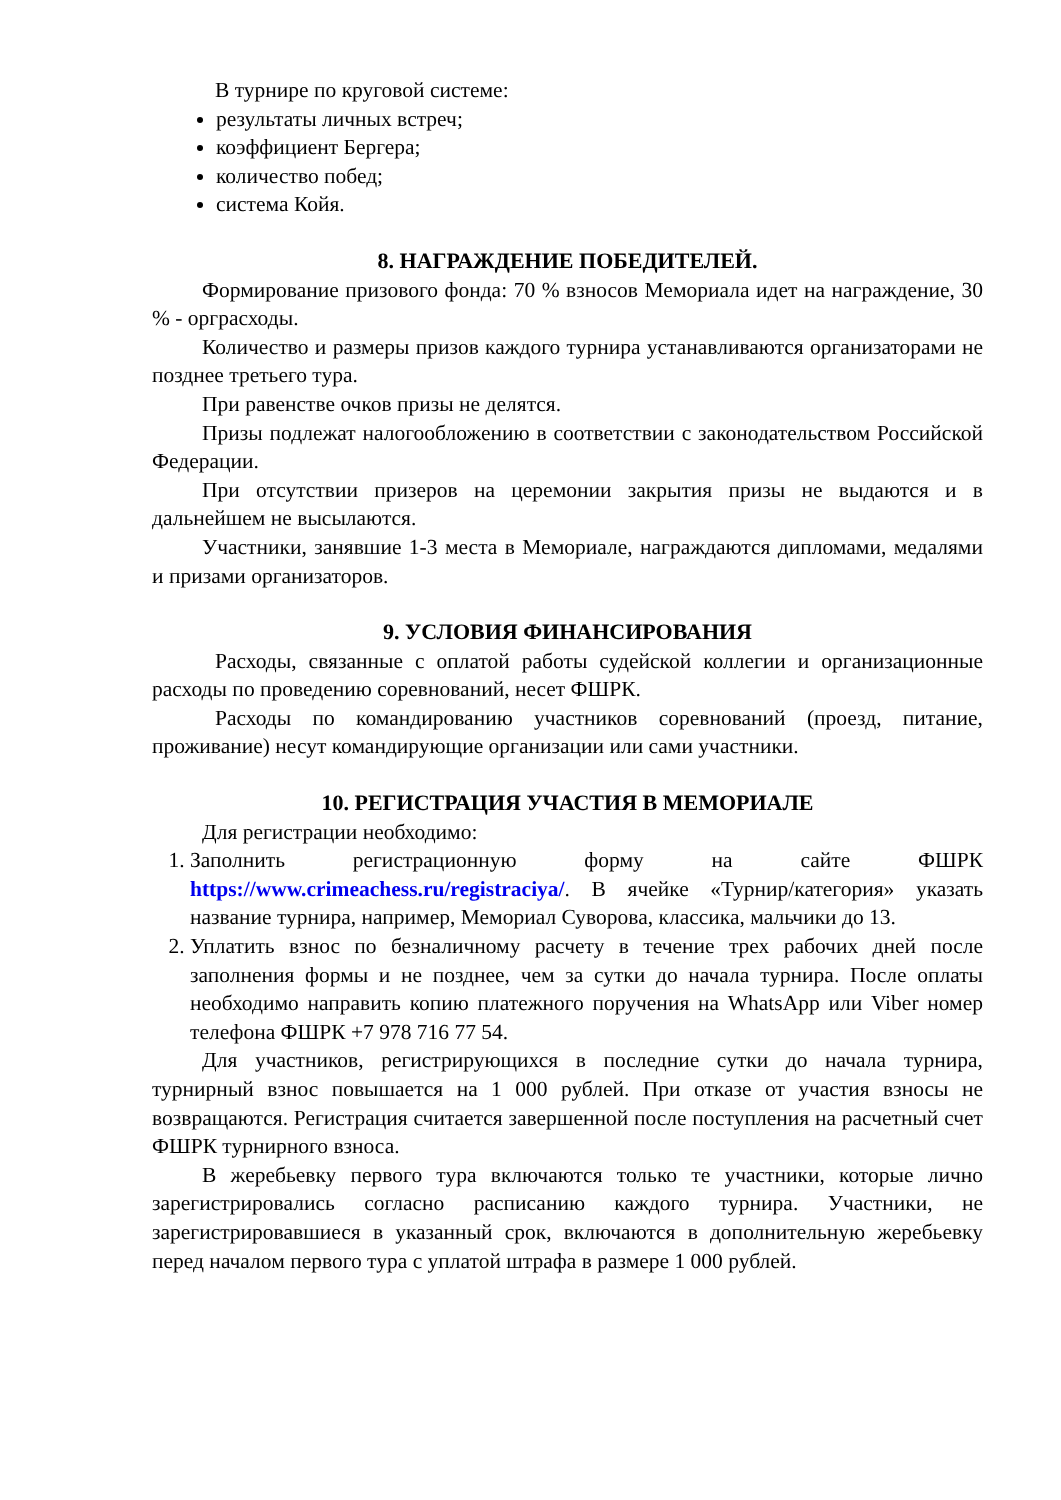В турнире по круговой системе:
результаты личных встреч;
коэффициент Бергера;
количество побед;
система Койя.
8. НАГРАЖДЕНИЕ ПОБЕДИТЕЛЕЙ.
Формирование призового фонда: 70 % взносов Мемориала идет на награждение, 30 % - орграсходы.
Количество и размеры призов каждого турнира устанавливаются организаторами не позднее третьего тура.
При равенстве очков призы не делятся.
Призы подлежат налогообложению в соответствии с законодательством Российской Федерации.
При отсутствии призеров на церемонии закрытия призы не выдаются и в дальнейшем не высылаются.
Участники, занявшие 1-3 места в Мемориале, награждаются дипломами, медалями и призами организаторов.
9. УСЛОВИЯ ФИНАНСИРОВАНИЯ
Расходы, связанные с оплатой работы судейской коллегии и организационные расходы по проведению соревнований, несет ФШРК.
Расходы по командированию участников соревнований (проезд, питание, проживание) несут командирующие организации или сами участники.
10. РЕГИСТРАЦИЯ УЧАСТИЯ В МЕМОРИАЛЕ
Для регистрации необходимо:
1. Заполнить регистрационную форму на сайте ФШРК https://www.crimeachess.ru/registraciya/. В ячейке «Турнир/категория» указать название турнира, например, Мемориал Суворова, классика, мальчики до 13.
2. Уплатить взнос по безналичному расчету в течение трех рабочих дней после заполнения формы и не позднее, чем за сутки до начала турнира. После оплаты необходимо направить копию платежного поручения на WhatsApp или Viber номер телефона ФШРК +7 978 716 77 54.
Для участников, регистрирующихся в последние сутки до начала турнира, турнирный взнос повышается на 1 000 рублей. При отказе от участия взносы не возвращаются. Регистрация считается завершенной после поступления на расчетный счет ФШРК турнирного взноса.
В жеребьевку первого тура включаются только те участники, которые лично зарегистрировались согласно расписанию каждого турнира. Участники, не зарегистрировавшиеся в указанный срок, включаются в дополнительную жеребьевку перед началом первого тура с уплатой штрафа в размере 1 000 рублей.